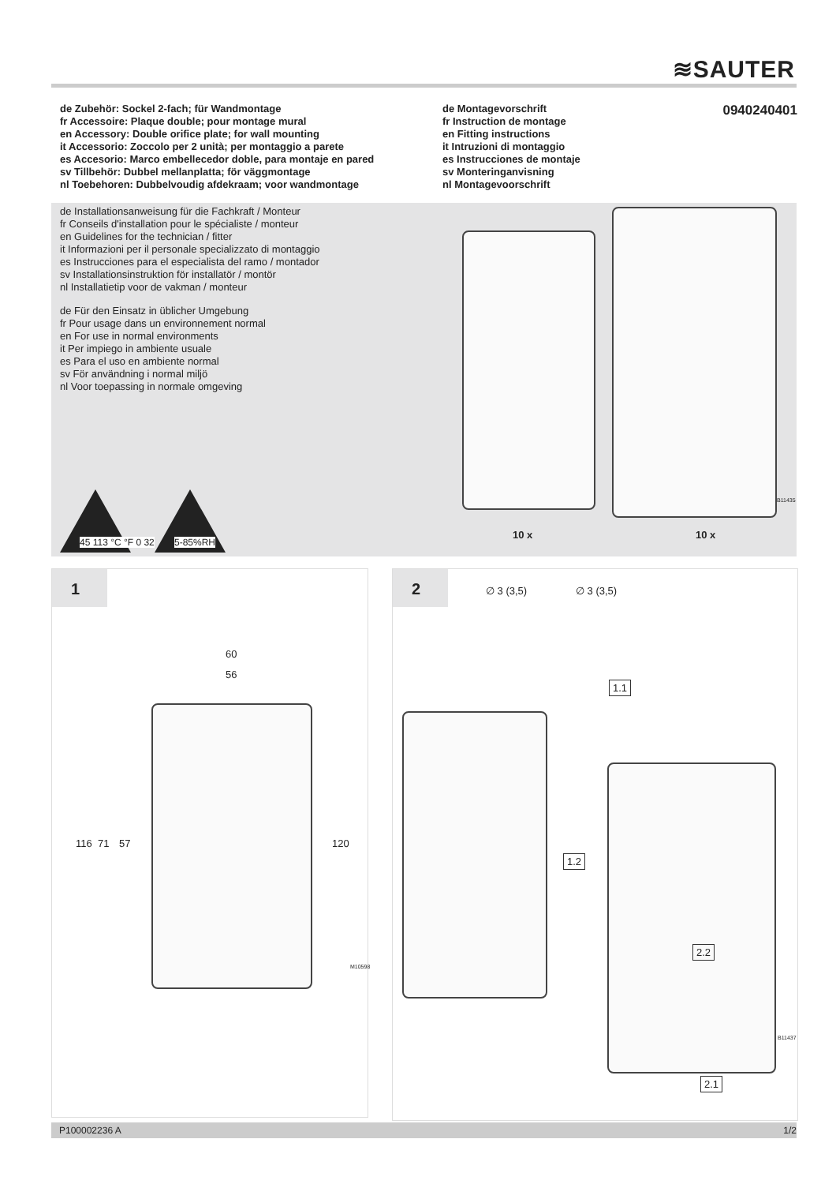≋SAUTER
de Zubehör: Sockel 2-fach; für Wandmontage
fr Accessoire: Plaque double; pour montage mural
en Accessory: Double orifice plate; for wall mounting
it Accessorio: Zoccolo per 2 unità; per montaggio a parete
es Accesorio: Marco embellecedor doble, para montaje en pared
sv Tillbehör: Dubbel mellanplatta; för väggmontage
nl Toebehoren: Dubbelvoudig afdekraam; voor wandmontage
de Montagevorschrift
fr Instruction de montage
en Fitting instructions
it Intruzioni di montaggio
es Instrucciones de montaje
sv Monteringanvisning
nl Montagevoorschrift
0940240401
de Installationsanweisung für die Fachkraft / Monteur
fr Conseils d'installation pour le spécialiste / monteur
en Guidelines for the technician / fitter
it Informazioni per il personale specializzato di montaggio
es Instrucciones para el especialista del ramo / montador
sv Installationsinstruktion för installatör / montör
nl Installatietip voor de vakman / monteur
de Für den Einsatz in üblicher Umgebung
fr Pour usage dans un environnement normal
en For use in normal environments
it Per impiego in ambiente usuale
es Para el uso en ambiente normal
sv För användning i normal miljö
nl Voor toepassing in normale omgeving
45 113 °C °F 0 32
5-85%RH
10 x 10 x
B11435
1
60
56
116 71 57 120
M10598
2
∅ 3 (3,5) ∅ 3 (3,5)
1.1
1.2
2.2
2.1
B11437
P100002236 A 1/2